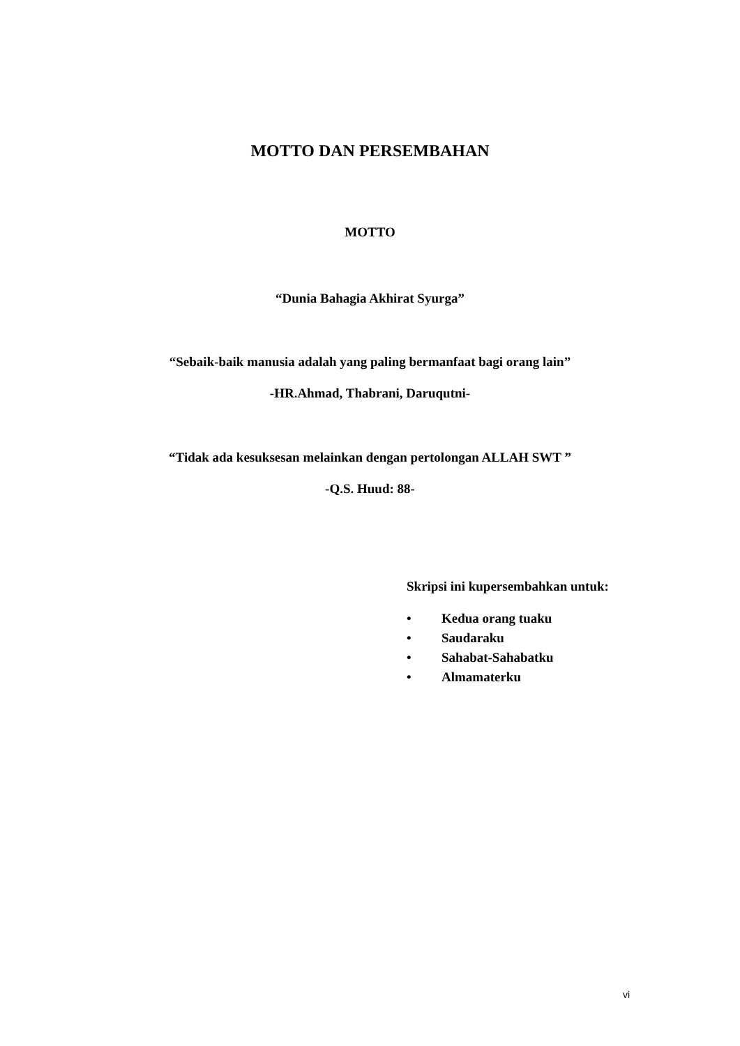MOTTO DAN PERSEMBAHAN
MOTTO
“Dunia Bahagia Akhirat Syurga”
“Sebaik-baik manusia adalah yang paling bermanfaat bagi orang lain”
-HR.Ahmad, Thabrani, Daruqutni-
“Tidak ada kesuksesan melainkan dengan pertolongan ALLAH SWT ”
-Q.S. Huud: 88-
Skripsi ini kupersembahkan untuk:
• Kedua orang tuaku
• Saudaraku
• Sahabat-Sahabatku
• Almamaterku
vi